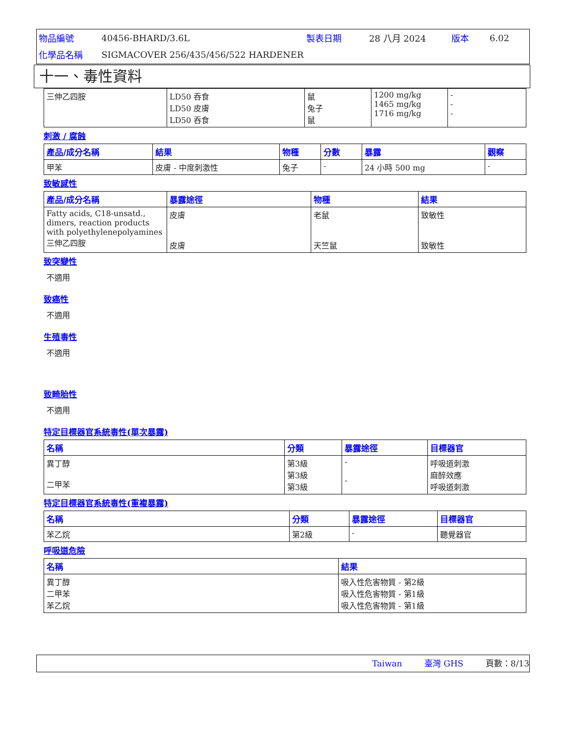| 物品編號 | 40456-BHARD/3.6L | 製表日期 | 28 八月 2024 | 版本 | 6.02 |
| 化學品名稱 | SIGMACOVER 256/435/456/522 HARDENER | | | | |
十一、毒性資料
| 三伸乙四胺 | LD50 吞食 LD50 皮膚 LD50 吞食 | 鼠 兔子 鼠 | 1200 mg/kg 1465 mg/kg 1716 mg/kg | - - - |
刺激 / 腐蝕
| 產品/成分名稱 | 結果 | 物種 | 分數 | 暴露 | 觀察 |
| --- | --- | --- | --- | --- | --- |
| 甲苯 | 皮膚 - 中度刺激性 | 兔子 | - | 24 小時 500 mg | - |
致敏感性
| 產品/成分名稱 | 暴露途徑 | 物種 | 結果 |
| --- | --- | --- | --- |
| Fatty acids, C18-unsatd., dimers, reaction products with polyethylenepolyamines 三伸乙四胺 | 皮膚 皮膚 | 老鼠 天竺鼠 | 致敏性 致敏性 |
致突變性
不適用
致癌性
不適用
生殖毒性
不適用
致畸胎性
不適用
特定目標器官系統毒性(單次暴露)
| 名稱 | 分類 | 暴露途徑 | 目標器官 |
| --- | --- | --- | --- |
| 異丁醇 二甲苯 | 第3級 第3級 第3級 | - - | 呼吸道刺激 麻醉效應 呼吸道刺激 |
特定目標器官系統毒性(重複暴露)
| 名稱 | 分類 | 暴露途徑 | 目標器官 |
| --- | --- | --- | --- |
| 苯乙烷 | 第2級 | - | 聽覺器官 |
呼吸道危險
| 名稱 | 結果 |
| --- | --- |
| 異丁醇 二甲苯 苯乙烷 | 吸入性危害物質 - 第2級 吸入性危害物質 - 第1級 吸入性危害物質 - 第1級 |
Taiwan 臺灣 GHS 頁數：8/13